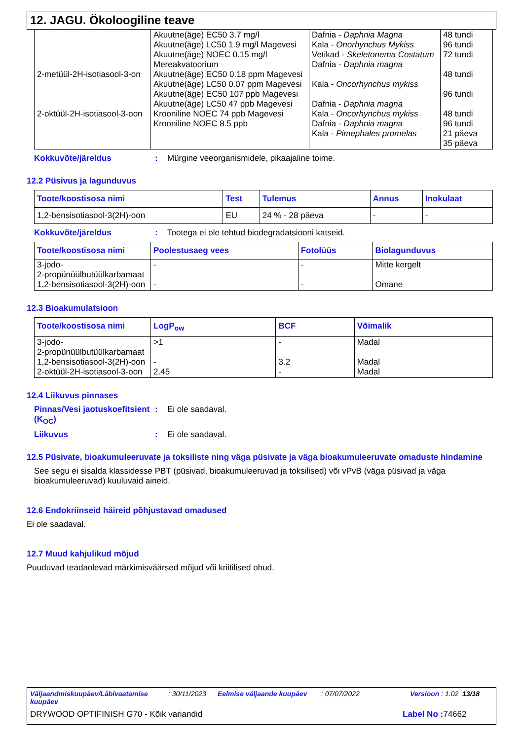12. JAGU. Ökoloogiline teave
| 2-metüül-2H-isotiasool-3-on 2-oktüül-2H-isotiasool-3-oon | Akuutne(äge) EC50 3.7 mg/l Akuutne(äge) LC50 1.9 mg/l Magevesi Akuutne(äge) NOEC 0.15 mg/l Mereakvatoorium Akuutne(äge) EC50 0.18 ppm Magevesi Akuutne(äge) LC50 0.07 ppm Magevesi Akuutne(äge) EC50 107 ppb Magevesi Akuutne(äge) LC50 47 ppb Magevesi Krooniline NOEC 74 ppb Magevesi Krooniline NOEC 8.5 ppb | Dafnia - Daphnia Magna Kala - Onorhynchus Mykiss Vetikad - Skeletonema Costatum Dafnia - Daphnia magna Kala - Oncorhynchus mykiss Dafnia - Daphnia magna Kala - Oncorhynchus mykiss Dafnia - Daphnia magna Kala - Pimephales promelas | 48 tundi 96 tundi 72 tundi 48 tundi 96 tundi 48 tundi 96 tundi 21 päeva 35 päeva |
Kokkuvõte/järeldus: Mürgine veeorganismidele, pikaajaline toime.
12.2 Püsivus ja lagunduvus
| Toote/koostisosa nimi | Test | Tulemus | Annus | Inokulaat |
| --- | --- | --- | --- | --- |
| 1,2-bensisotiasool-3(2H)-oon | EU | 24 % - 28 päeva | - | - |
Kokkuvõte/järeldus: Tootega ei ole tehtud biodegradatsiooni katseid.
| Toote/koostisosa nimi | Poolestusaeg vees | Fotolüüs | Biolagunduvus |
| --- | --- | --- | --- |
| 3-jodo- 2-propünüülbutüülkarbamaat 1,2-bensisotiasool-3(2H)-oon | - - | - - | Mitte kergelt Omane |
12.3 Bioakumulatsioon
| Toote/koostisosa nimi | LogP<sub>ow</sub> | BCF | Võimalik |
| --- | --- | --- | --- |
| 3-jodo- 2-propünüülbutüülkarbamaat 1,2-bensisotiasool-3(2H)-oon 2-oktüül-2H-isotiasool-3-oon | >1 - 2.45 | - 3.2 - | Madal Madal Madal |
12.4 Liikuvus pinnases
Pinnas/Vesi jaotuskoefitsient (K<sub>OC</sub>): Ei ole saadaval.
Liikuvus: Ei ole saadaval.
12.5 Püsivate, bioakumuleeruvate ja toksiliste ning väga püsivate ja väga bioakumuleeruvate omaduste hindamine
See segu ei sisalda klassidesse PBT (püsivad, bioakumuleeruvad ja toksilised) või vPvB (väga püsivad ja väga bioakumuleeruvad) kuuluvaid aineid.
12.6 Endokriinseid häireid põhjustavad omadused
Ei ole saadaval.
12.7 Muud kahjulikud mõjud
Puuduvad teadaolevad märkimisväärsed mõjud või kriitilised ohud.
Väljaandmiskuupäev/Läbivaatamise kuupäev: 30/11/2023 Eelmise väljaande kuupäev: 07/07/2022 Versioon : 1.02 13/18
DRYWOOD OPTIFINISH G70 - Kõik variandid Label No : 74662